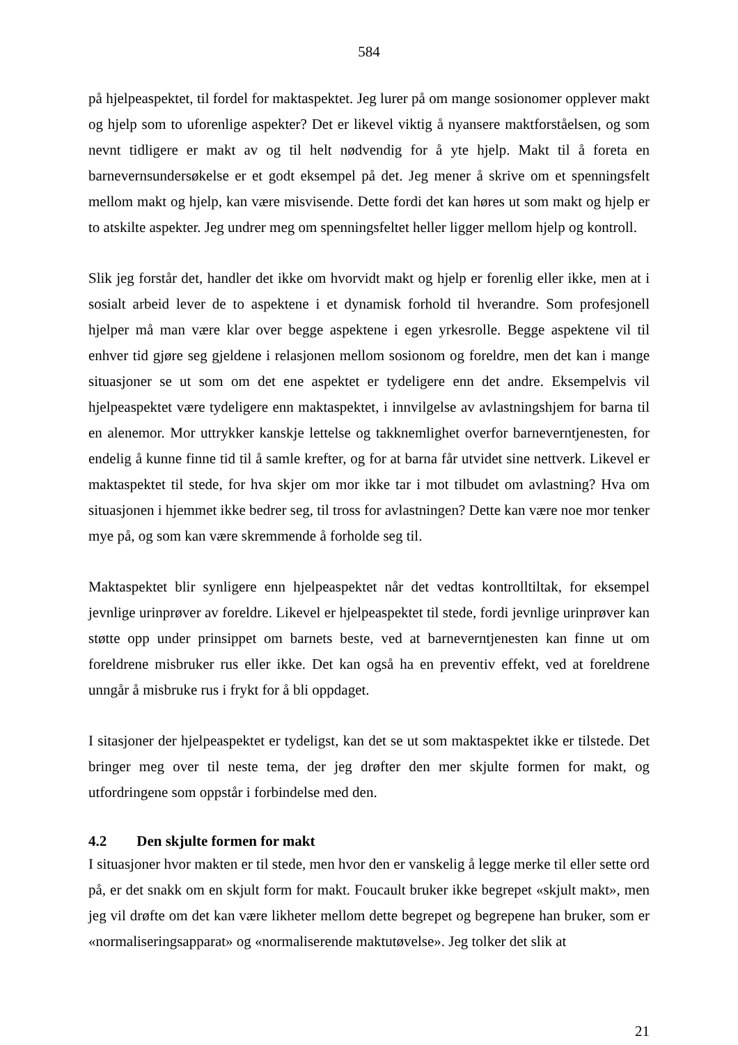584
på hjelpeaspektet, til fordel for maktaspektet. Jeg lurer på om mange sosionomer opplever makt og hjelp som to uforenlige aspekter? Det er likevel viktig å nyansere maktforståelsen, og som nevnt tidligere er makt av og til helt nødvendig for å yte hjelp. Makt til å foreta en barnevernsundersøkelse er et godt eksempel på det. Jeg mener å skrive om et spenningsfelt mellom makt og hjelp, kan være misvisende. Dette fordi det kan høres ut som makt og hjelp er to atskilte aspekter. Jeg undrer meg om spenningsfeltet heller ligger mellom hjelp og kontroll.
Slik jeg forstår det, handler det ikke om hvorvidt makt og hjelp er forenlig eller ikke, men at i sosialt arbeid lever de to aspektene i et dynamisk forhold til hverandre. Som profesjonell hjelper må man være klar over begge aspektene i egen yrkesrolle. Begge aspektene vil til enhver tid gjøre seg gjeldene i relasjonen mellom sosionom og foreldre, men det kan i mange situasjoner se ut som om det ene aspektet er tydeligere enn det andre. Eksempelvis vil hjelpeaspektet være tydeligere enn maktaspektet, i innvilgelse av avlastningshjem for barna til en alenemor. Mor uttrykker kanskje lettelse og takknemlighet overfor barneverntjenesten, for endelig å kunne finne tid til å samle krefter, og for at barna får utvidet sine nettverk. Likevel er maktaspektet til stede, for hva skjer om mor ikke tar i mot tilbudet om avlastning? Hva om situasjonen i hjemmet ikke bedrer seg, til tross for avlastningen? Dette kan være noe mor tenker mye på, og som kan være skremmende å forholde seg til.
Maktaspektet blir synligere enn hjelpeaspektet når det vedtas kontrolltiltak, for eksempel jevnlige urinprøver av foreldre. Likevel er hjelpeaspektet til stede, fordi jevnlige urinprøver kan støtte opp under prinsippet om barnets beste, ved at barneverntjenesten kan finne ut om foreldrene misbruker rus eller ikke. Det kan også ha en preventiv effekt, ved at foreldrene unngår å misbruke rus i frykt for å bli oppdaget.
I sitasjoner der hjelpeaspektet er tydeligst, kan det se ut som maktaspektet ikke er tilstede. Det bringer meg over til neste tema, der jeg drøfter den mer skjulte formen for makt, og utfordringene som oppstår i forbindelse med den.
4.2 Den skjulte formen for makt
I situasjoner hvor makten er til stede, men hvor den er vanskelig å legge merke til eller sette ord på, er det snakk om en skjult form for makt. Foucault bruker ikke begrepet «skjult makt», men jeg vil drøfte om det kan være likheter mellom dette begrepet og begrepene han bruker, som er «normaliseringsapparat» og «normaliserende maktutøvelse». Jeg tolker det slik at
21